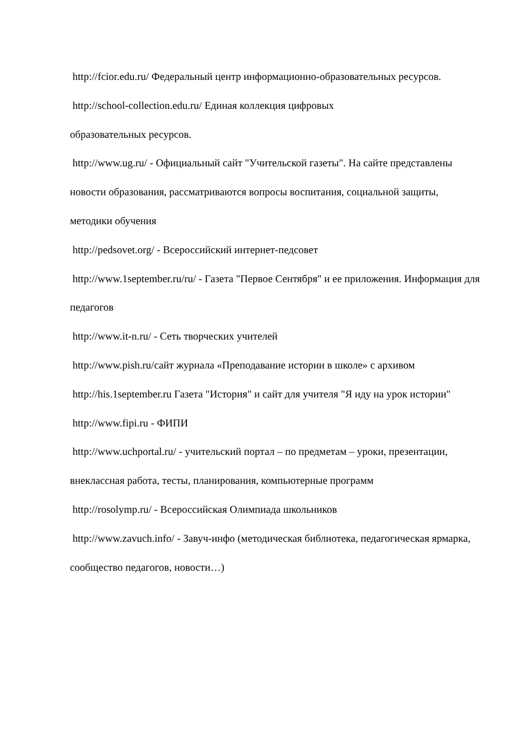http://fcior.edu.ru/ Федеральный центр информационно-образовательных ресурсов.
http://school-collection.edu.ru/ Единая коллекция цифровых
образовательных ресурсов.
http://www.ug.ru/ - Официальный сайт "Учительской газеты". На сайте представлены новости образования, рассматриваются вопросы воспитания, социальной защиты, методики обучения
http://pedsovet.org/ - Всероссийский интернет-педсовет
http://www.1september.ru/ru/ - Газета "Первое Сентября" и ее приложения. Информация для педагогов
http://www.it-n.ru/ - Сеть творческих учителей
http://www.pish.ru/сайт журнала «Преподавание истории в школе» с архивом
http://his.1september.ru Газета "История" и сайт для учителя "Я иду на урок истории"
http://www.fipi.ru - ФИПИ
http://www.uchportal.ru/ - учительский портал – по предметам – уроки, презентации, внеклассная работа, тесты, планирования, компьютерные программ
http://rosolymp.ru/ - Всероссийская Олимпиада школьников
http://www.zavuch.info/ - Завуч-инфо (методическая библиотека, педагогическая ярмарка, сообщество педагогов, новости…)